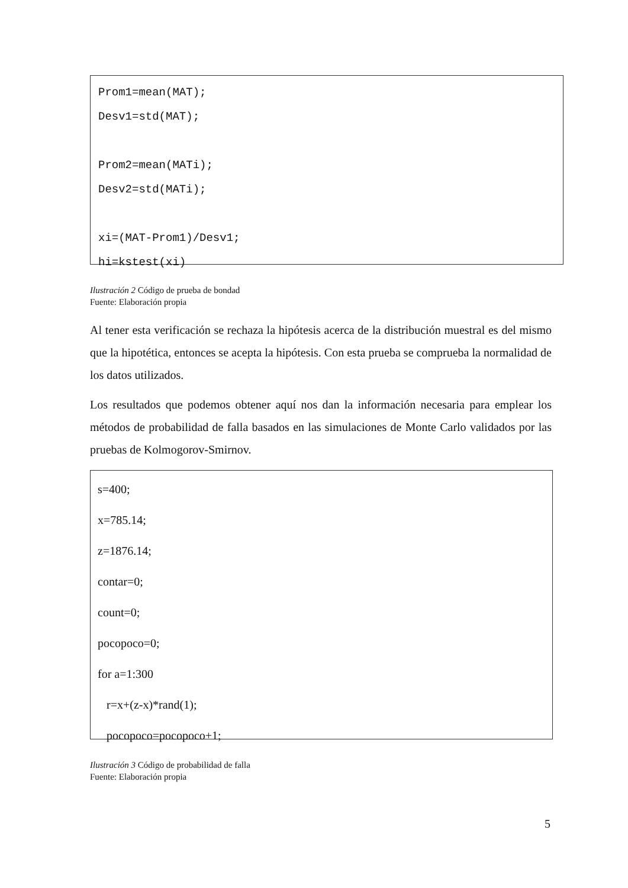Prom1=mean(MAT);
Desv1=std(MAT);
Prom2=mean(MATi);
Desv2=std(MATi);
xi=(MAT-Prom1)/Desv1;
hi=kstest(xi)
Ilustración 2 Código de prueba de bondad
Fuente: Elaboración propia
Al tener esta verificación se rechaza la hipótesis acerca de la distribución muestral es del mismo que la hipotética, entonces se acepta la hipótesis. Con esta prueba se comprueba la normalidad de los datos utilizados.
Los resultados que podemos obtener aquí nos dan la información necesaria para emplear los métodos de probabilidad de falla basados en las simulaciones de Monte Carlo validados por las pruebas de Kolmogorov-Smirnov.
s=400;
x=785.14;
z=1876.14;
contar=0;
count=0;
pocopoco=0;
for a=1:300
r=x+(z-x)*rand(1);
pocopoco=pocopoco+1;
Ilustración 3 Código de probabilidad de falla
Fuente: Elaboración propia
5